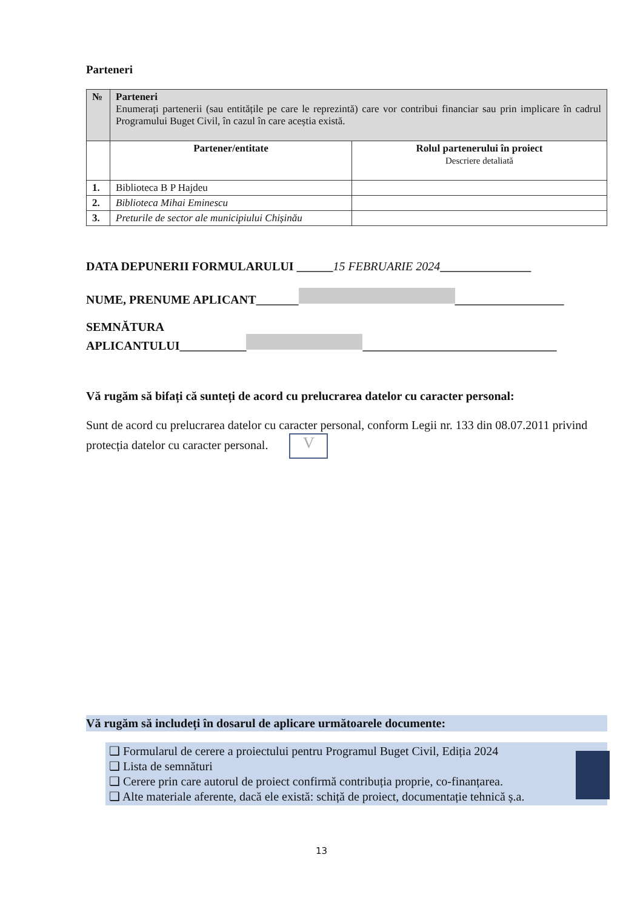Parteneri
| № | Parteneri Enumerați partenerii (sau entitățile pe care le reprezintă) care vor contribui financiar sau prin implicare în cadrul Programului Buget Civil, în cazul în care aceștia există. | |
| | Partener/entitate | Rolul partenerului în proiect Descriere detaliată |
| 1. | Biblioteca B P Hajdeu | |
| 2. | Biblioteca Mihai Eminescu | |
| 3. | Preturile de sector ale municipiului Chișinău | |
DATA DEPUNERII FORMULARULUI ______15 FEBRUARIE 2024_______________
NUME, PRENUME APLICANT_______ __________________
SEMNĂTURA
APLICANTULUI___________ ________________________________
Vă rugăm să bifați că sunteți de acord cu prelucrarea datelor cu caracter personal:
Sunt de acord cu prelucrarea datelor cu caracter personal, conform Legii nr. 133 din 08.07.2011 privind protecția datelor cu caracter personal. V
Vă rugăm să includeți în dosarul de aplicare următoarele documente:
❑ Formularul de cerere a proiectului pentru Programul Buget Civil, Ediția 2024
❑ Lista de semnături
❑ Cerere prin care autorul de proiect confirmă contribuția proprie, co-finanțarea.
❑ Alte materiale aferente, dacă ele există: schiță de proiect, documentație tehnică ș.a.
13